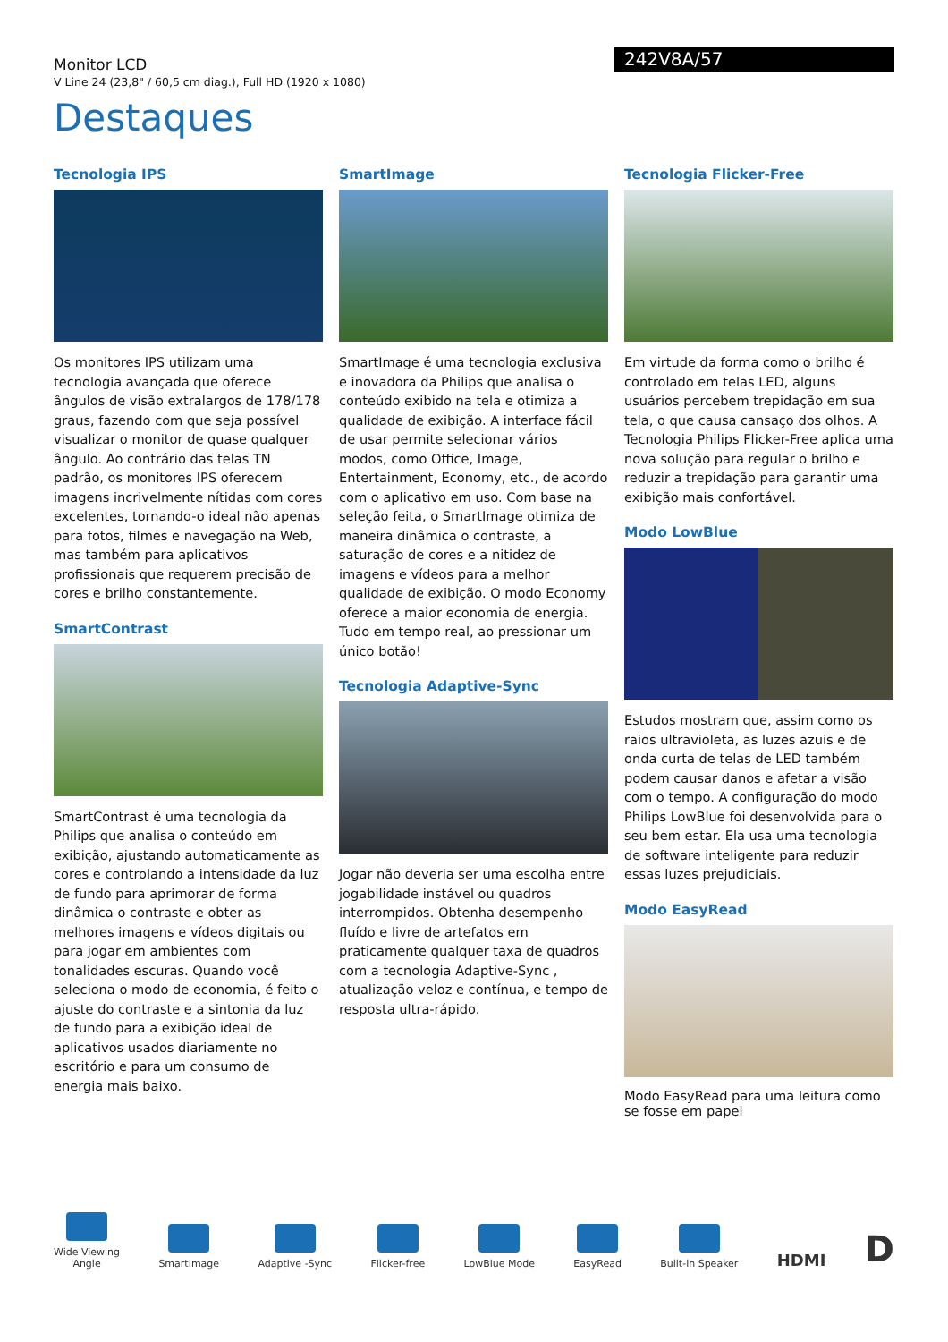Monitor LCD
V Line 24 (23,8" / 60,5 cm diag.), Full HD (1920 x 1080)
242V8A/57
Destaques
Tecnologia IPS
Os monitores IPS utilizam uma tecnologia avançada que oferece ângulos de visão extralargos de 178/178 graus, fazendo com que seja possível visualizar o monitor de quase qualquer ângulo. Ao contrário das telas TN padrão, os monitores IPS oferecem imagens incrivelmente nítidas com cores excelentes, tornando-o ideal não apenas para fotos, filmes e navegação na Web, mas também para aplicativos profissionais que requerem precisão de cores e brilho constantemente.
SmartContrast
SmartContrast é uma tecnologia da Philips que analisa o conteúdo em exibição, ajustando automaticamente as cores e controlando a intensidade da luz de fundo para aprimorar de forma dinâmica o contraste e obter as melhores imagens e vídeos digitais ou para jogar em ambientes com tonalidades escuras. Quando você seleciona o modo de economia, é feito o ajuste do contraste e a sintonia da luz de fundo para a exibição ideal de aplicativos usados diariamente no escritório e para um consumo de energia mais baixo.
SmartImage
SmartImage é uma tecnologia exclusiva e inovadora da Philips que analisa o conteúdo exibido na tela e otimiza a qualidade de exibição. A interface fácil de usar permite selecionar vários modos, como Office, Image, Entertainment, Economy, etc., de acordo com o aplicativo em uso. Com base na seleção feita, o SmartImage otimiza de maneira dinâmica o contraste, a saturação de cores e a nitidez de imagens e vídeos para a melhor qualidade de exibição. O modo Economy oferece a maior economia de energia. Tudo em tempo real, ao pressionar um único botão!
Tecnologia Adaptive-Sync
Jogar não deveria ser uma escolha entre jogabilidade instável ou quadros interrompidos. Obtenha desempenho fluído e livre de artefatos em praticamente qualquer taxa de quadros com a tecnologia Adaptive-Sync , atualização veloz e contínua, e tempo de resposta ultra-rápido.
Tecnologia Flicker-Free
Em virtude da forma como o brilho é controlado em telas LED, alguns usuários percebem trepidação em sua tela, o que causa cansaço dos olhos. A Tecnologia Philips Flicker-Free aplica uma nova solução para regular o brilho e reduzir a trepidação para garantir uma exibição mais confortável.
Modo LowBlue
Estudos mostram que, assim como os raios ultravioleta, as luzes azuis e de onda curta de telas de LED também podem causar danos e afetar a visão com o tempo. A configuração do modo Philips LowBlue foi desenvolvida para o seu bem estar. Ela usa uma tecnologia de software inteligente para reduzir essas luzes prejudiciais.
Modo EasyRead
Modo EasyRead para uma leitura como se fosse em papel
Wide Viewing
Angle
SmartImage
Adaptive -Sync
Flicker-free
LowBlue Mode
EasyRead
Built-in Speaker
HDMI
D